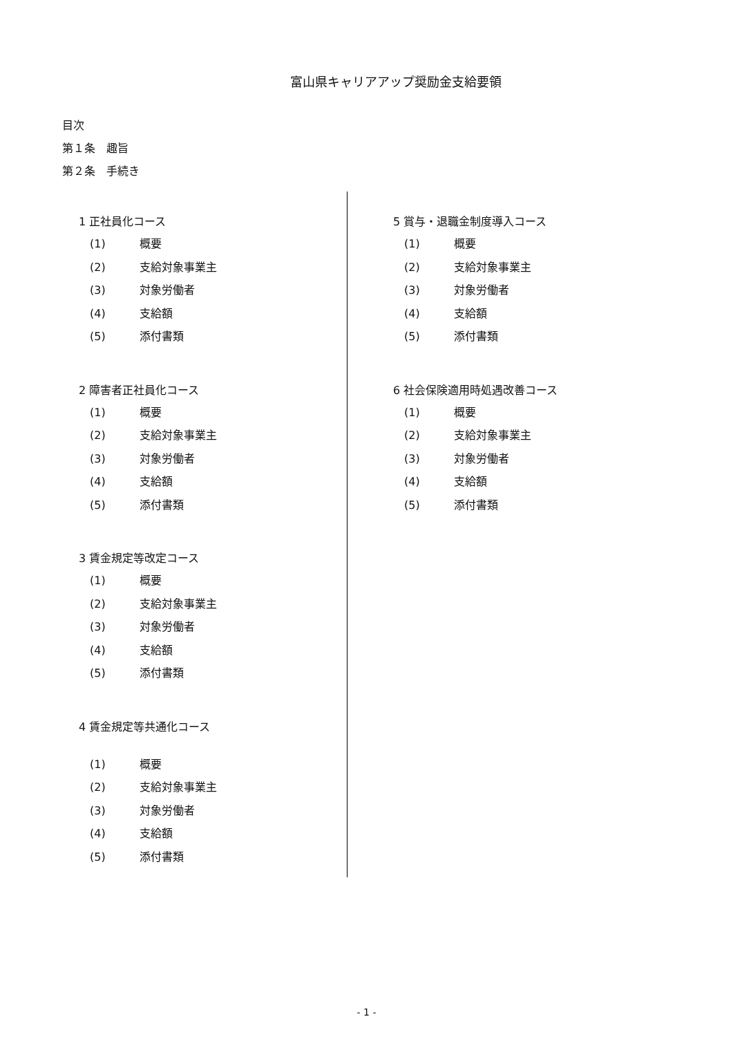富山県キャリアアップ奨励金支給要領
目次
第１条　趣旨
第２条　手続き
1 正社員化コース
(1) 概要
(2) 支給対象事業主
(3) 対象労働者
(4) 支給額
(5) 添付書類
2 障害者正社員化コース
(1) 概要
(2) 支給対象事業主
(3) 対象労働者
(4) 支給額
(5) 添付書類
3 賃金規定等改定コース
(1) 概要
(2) 支給対象事業主
(3) 対象労働者
(4) 支給額
(5) 添付書類
4 賃金規定等共通化コース
(1) 概要
(2) 支給対象事業主
(3) 対象労働者
(4) 支給額
(5) 添付書類
5 賞与・退職金制度導入コース
(1) 概要
(2) 支給対象事業主
(3) 対象労働者
(4) 支給額
(5) 添付書類
6 社会保険適用時処遇改善コース
(1) 概要
(2) 支給対象事業主
(3) 対象労働者
(4) 支給額
(5) 添付書類
- 1 -